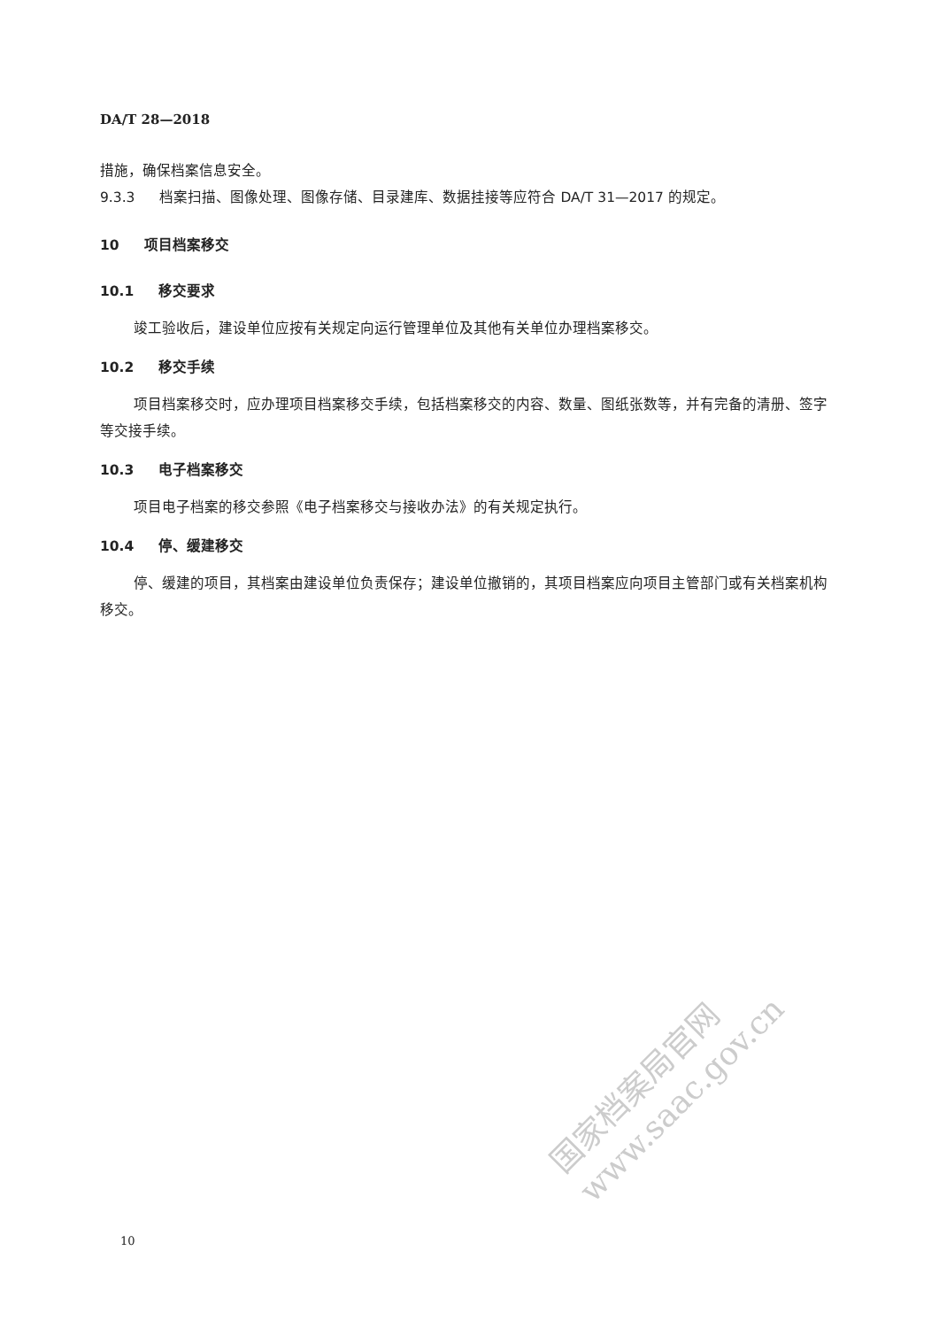DA/T 28—2018
措施，确保档案信息安全。
9.3.3 档案扫描、图像处理、图像存储、目录建库、数据挂接等应符合 DA/T 31—2017 的规定。
10 项目档案移交
10.1 移交要求
竣工验收后，建设单位应按有关规定向运行管理单位及其他有关单位办理档案移交。
10.2 移交手续
项目档案移交时，应办理项目档案移交手续，包括档案移交的内容、数量、图纸张数等，并有完备的清册、签字等交接手续。
10.3 电子档案移交
项目电子档案的移交参照《电子档案移交与接收办法》的有关规定执行。
10.4 停、缓建移交
停、缓建的项目，其档案由建设单位负责保存；建设单位撤销的，其项目档案应向项目主管部门或有关档案机构移交。
国家档案局官网
www.saac.gov.cn
10